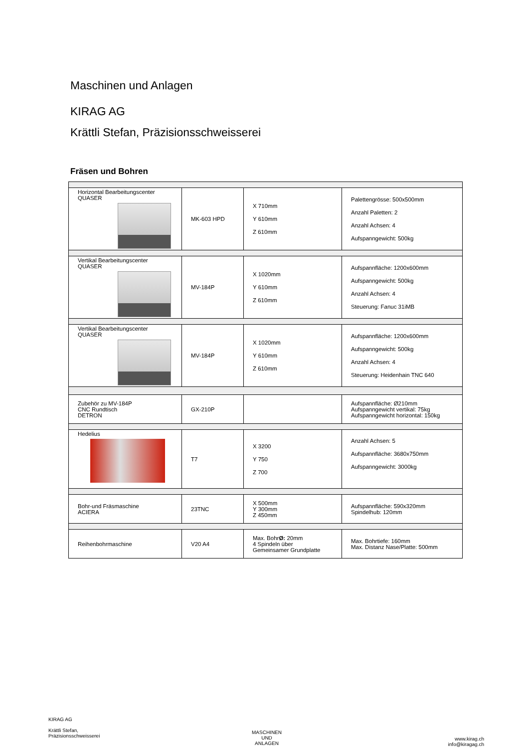Maschinen und Anlagen
KIRAG AG
Krättli Stefan, Präzisionsschweisserei
Fräsen und Bohren
| Horizontal Bearbeitungscenter QUASER | MK-603 HPD | X 710mm Y 610mm Z 610mm | Palettengrösse: 500x500mm Anzahl Paletten: 2 Anzahl Achsen: 4 Aufspanngewicht: 500kg |
| Vertikal Bearbeitungscenter QUASER | MV-184P | X 1020mm Y 610mm Z 610mm | Aufspannfläche: 1200x600mm Aufspanngewicht: 500kg Anzahl Achsen: 4 Steuerung: Fanuc 31iMB |
| Vertikal Bearbeitungscenter QUASER | MV-184P | X 1020mm Y 610mm Z 610mm | Aufspannfläche: 1200x600mm Aufspanngewicht: 500kg Anzahl Achsen: 4 Steuerung: Heidenhain TNC 640 |
| Zubehör zu MV-184P CNC Rundtisch DETRON | GX-210P | | Aufspannfläche: Ø210mm Aufspanngewicht vertikal: 75kg Aufspanngewicht horizontal: 150kg |
| Hedelius | T7 | X 3200 Y 750 Z 700 | Anzahl Achsen: 5 Aufspannfläche: 3680x750mm Aufspanngewicht: 3000kg |
| Bohr-und Fräsmaschine ACIERA | 23TNC | X 500mm Y 300mm Z 450mm | Aufspannfläche: 590x320mm Spindelhub: 120mm |
| Reihenbohrmaschine | V20 A4 | Max. Bohr Ø: 20mm 4 Spindeln über Gemeinsamer Grundplatte | Max. Bohrtiefe: 160mm Max. Distanz Nase/Platte: 500mm |
KIRAG AG
Krättli Stefan,
Präzisionsschweisserei
MASCHINEN
UND
ANLAGEN
www.kirag.ch
info@kiragag.ch